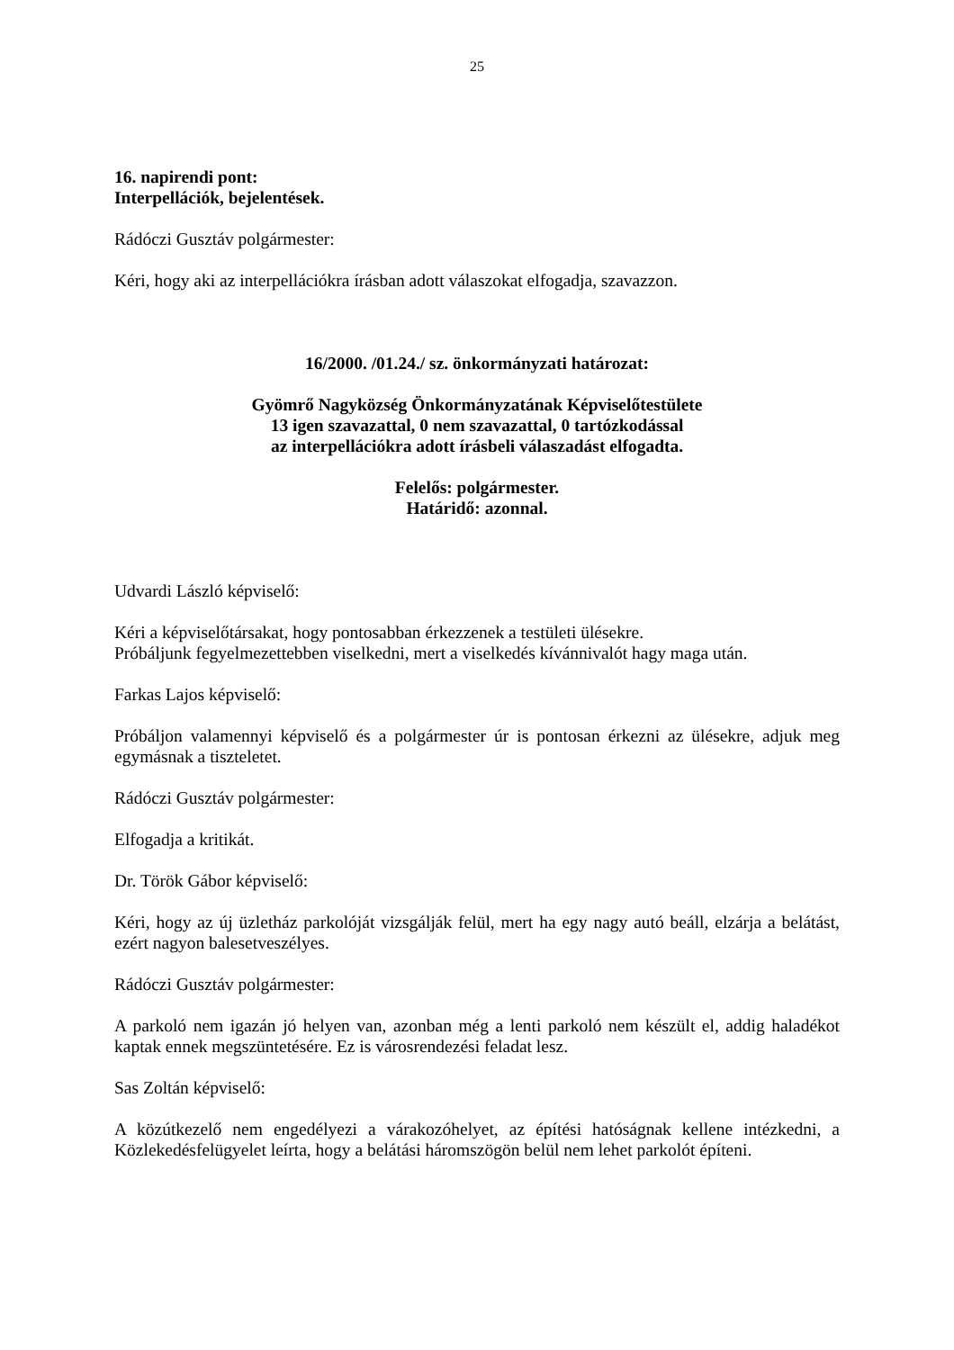25
16. napirendi pont:
Interpellációk, bejelentések.
Rádóczi Gusztáv polgármester:
Kéri, hogy aki az interpellációkra írásban adott válaszokat elfogadja, szavazzon.
16/2000. /01.24./ sz. önkormányzati határozat:
Gyömrő Nagyközség Önkormányzatának Képviselőtestülete
13 igen szavazattal, 0 nem szavazattal, 0 tartózkodással
az interpellációkra adott írásbeli válaszadást elfogadta.
Felelős: polgármester.
Határidő: azonnal.
Udvardi László képviselő:
Kéri a képviselőtársakat, hogy pontosabban érkezzenek a testületi ülésekre.
Próbáljunk fegyelmezettebben viselkedni, mert a viselkedés kívánnivalót hagy maga után.
Farkas Lajos képviselő:
Próbáljon valamennyi képviselő és a polgármester úr is pontosan érkezni az ülésekre, adjuk meg egymásnak a tiszteletet.
Rádóczi Gusztáv polgármester:
Elfogadja a kritikát.
Dr. Török Gábor képviselő:
Kéri, hogy az új üzletház parkolóját vizsgálják felül, mert ha egy nagy autó beáll, elzárja a belátást, ezért nagyon balesetveszélyes.
Rádóczi Gusztáv polgármester:
A parkoló nem igazán jó helyen van, azonban még a lenti parkoló nem készült el, addig haladékot kaptak ennek megszüntetésére. Ez is városrendezési feladat lesz.
Sas Zoltán képviselő:
A közútkezelő nem engedélyezi a várakozóhelyet, az építési hatóságnak kellene intézkedni, a Közlekedésfelügyelet leírta, hogy a belátási háromszögön belül nem lehet parkolót építeni.